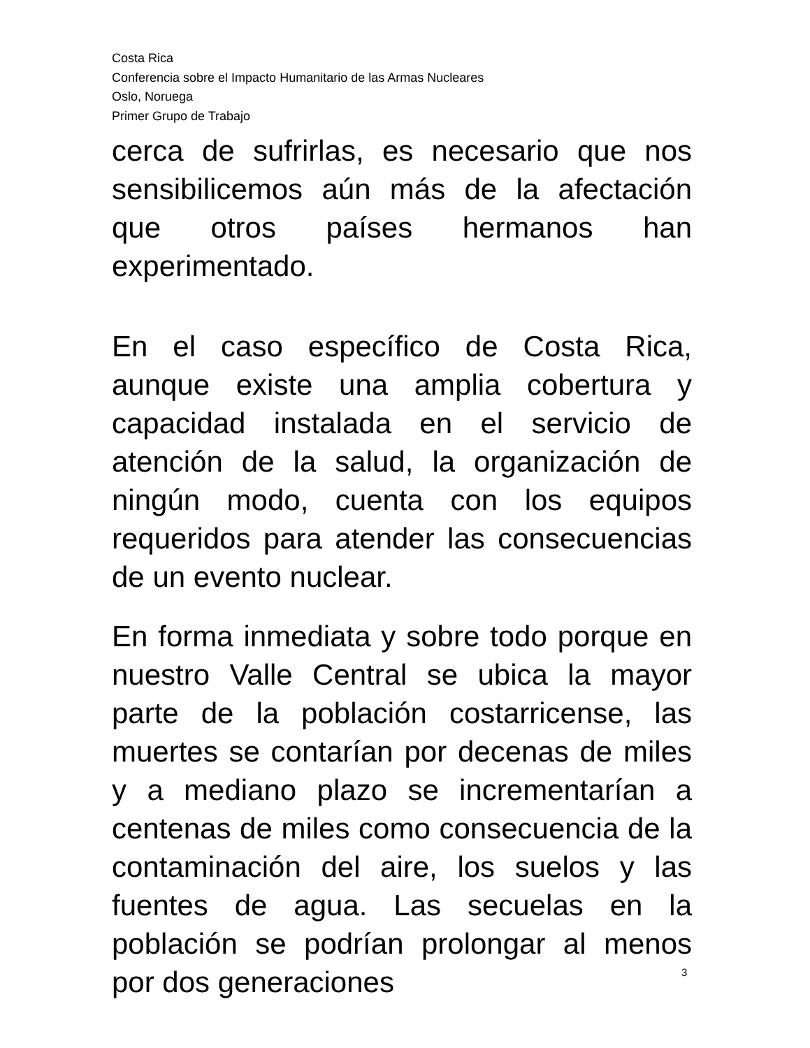Costa Rica
Conferencia sobre el Impacto Humanitario de las Armas Nucleares
Oslo, Noruega
Primer Grupo de Trabajo
cerca de sufrirlas, es necesario que nos sensibilicemos aún más de la afectación que otros países hermanos han experimentado.
En el caso específico de Costa Rica, aunque existe una amplia cobertura y capacidad instalada en el servicio de atención de la salud, la organización de ningún modo, cuenta con los equipos requeridos para atender las consecuencias de un evento nuclear.
En forma inmediata y sobre todo porque en nuestro Valle Central se ubica la mayor parte de la población costarricense, las muertes se contarían por decenas de miles y a mediano plazo se incrementarían a centenas de miles como consecuencia de la contaminación del aire, los suelos y las fuentes de agua. Las secuelas en la población se podrían prolongar al menos por dos generaciones
3